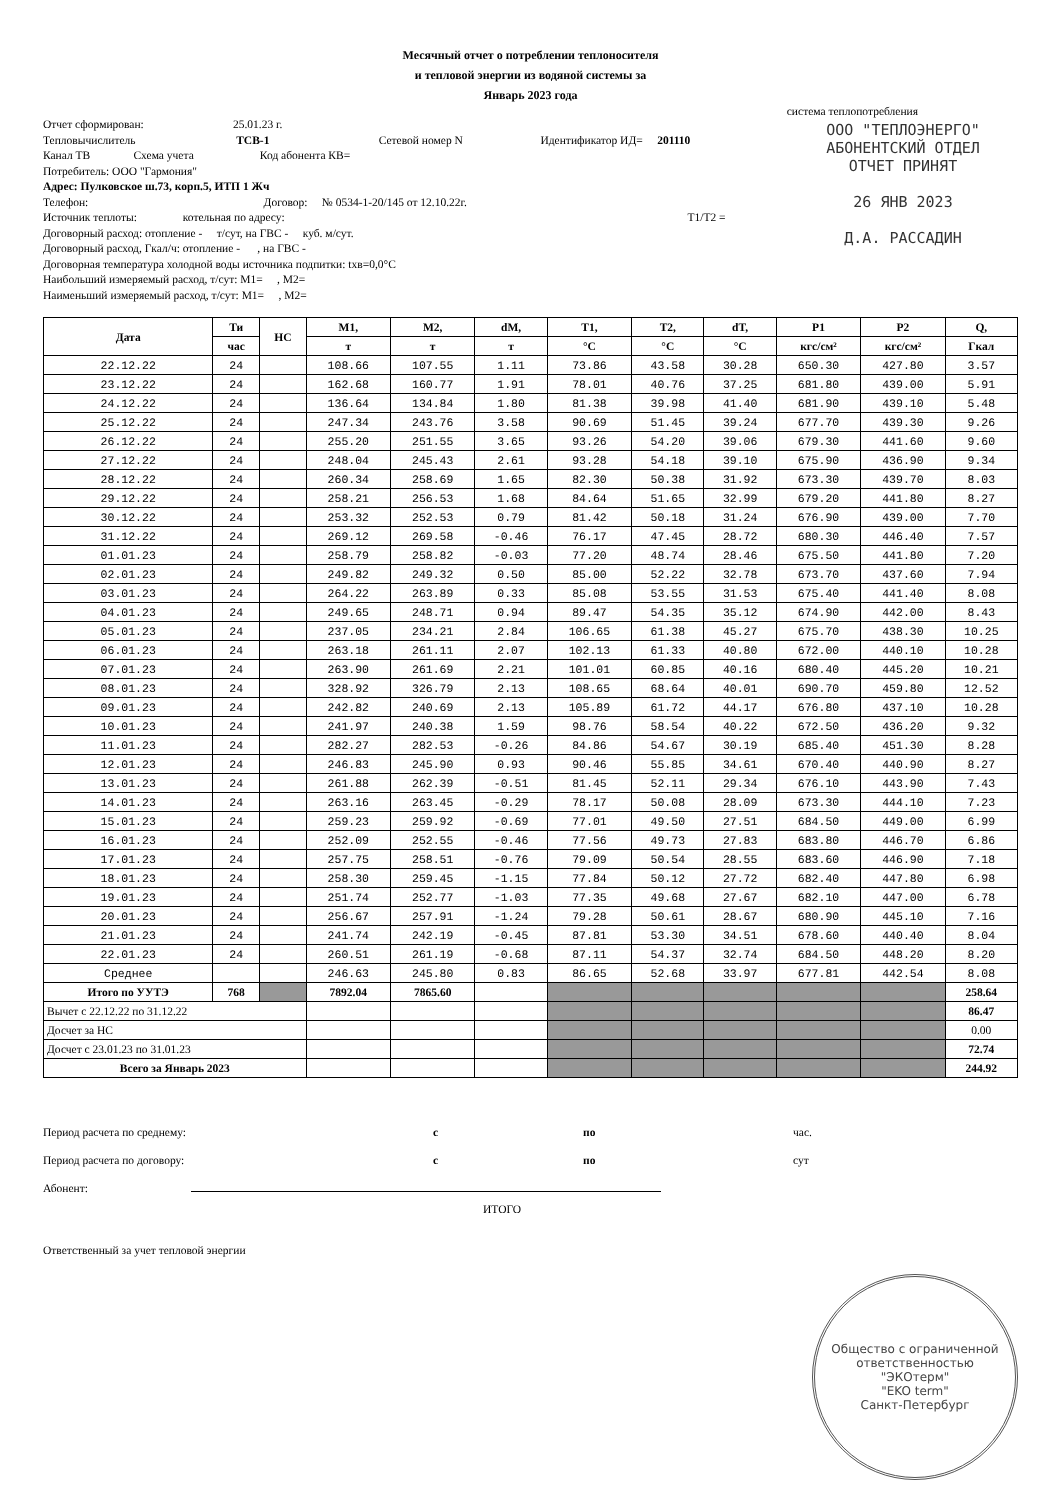Месячный отчет о потреблении теплоносителя
и тепловой энергии из водяной системы за
Январь 2023 года
система теплопотребления
ООО "ТЕПЛОЭНЕРГО"
АБОНЕНТСКИЙ ОТДЕЛ
ОТЧЕТ ПРИНЯТ
26 ЯНВ 2023
Д.А. РАССАДИН
Отчет сформирован: 25.01.23 г.
Тепловычислитель TCB-1 Сетевой номер N Идентификатор ИД= 201110
Канал ТВ Схема учета Код абонента КВ=
Потребитель: ООО "Гармония"
Адрес: Пулковское ш.73, корп.5, ИТП 1 Жч
Телефон: Договор: № 0534-1-20/145 от 12.10.22г.
Источник теплоты: котельная по адресу: T1/T2 =
Договорный расход: отопление - т/сут, на ГВС - куб. м/сут.
Договорный расход, Гкал/ч: отопление - , на ГВС -
Договорная температура холодной воды источника подпитки: txв=0,0°С
Наибольший измеряемый расход, т/сут: M1= , M2=
Наименьший измеряемый расход, т/сут: M1= , M2=
| Дата | Ти | НС | M1, | M2, | dM, | T1, | T2, | dT, | P1 | P2 | Q, |
| --- | --- | --- | --- | --- | --- | --- | --- | --- | --- | --- | --- |
| | час | | т | т | т | °C | °C | °C | кгс/см² | кгс/см² | Гкал |
| 22.12.22 | 24 | | 108.66 | 107.55 | 1.11 | 73.86 | 43.58 | 30.28 | 650.30 | 427.80 | 3.57 |
| 23.12.22 | 24 | | 162.68 | 160.77 | 1.91 | 78.01 | 40.76 | 37.25 | 681.80 | 439.00 | 5.91 |
| 24.12.22 | 24 | | 136.64 | 134.84 | 1.80 | 81.38 | 39.98 | 41.40 | 681.90 | 439.10 | 5.48 |
| 25.12.22 | 24 | | 247.34 | 243.76 | 3.58 | 90.69 | 51.45 | 39.24 | 677.70 | 439.30 | 9.26 |
| 26.12.22 | 24 | | 255.20 | 251.55 | 3.65 | 93.26 | 54.20 | 39.06 | 679.30 | 441.60 | 9.60 |
| 27.12.22 | 24 | | 248.04 | 245.43 | 2.61 | 93.28 | 54.18 | 39.10 | 675.90 | 436.90 | 9.34 |
| 28.12.22 | 24 | | 260.34 | 258.69 | 1.65 | 82.30 | 50.38 | 31.92 | 673.30 | 439.70 | 8.03 |
| 29.12.22 | 24 | | 258.21 | 256.53 | 1.68 | 84.64 | 51.65 | 32.99 | 679.20 | 441.80 | 8.27 |
| 30.12.22 | 24 | | 253.32 | 252.53 | 0.79 | 81.42 | 50.18 | 31.24 | 676.90 | 439.00 | 7.70 |
| 31.12.22 | 24 | | 269.12 | 269.58 | -0.46 | 76.17 | 47.45 | 28.72 | 680.30 | 446.40 | 7.57 |
| 01.01.23 | 24 | | 258.79 | 258.82 | -0.03 | 77.20 | 48.74 | 28.46 | 675.50 | 441.80 | 7.20 |
| 02.01.23 | 24 | | 249.82 | 249.32 | 0.50 | 85.00 | 52.22 | 32.78 | 673.70 | 437.60 | 7.94 |
| 03.01.23 | 24 | | 264.22 | 263.89 | 0.33 | 85.08 | 53.55 | 31.53 | 675.40 | 441.40 | 8.08 |
| 04.01.23 | 24 | | 249.65 | 248.71 | 0.94 | 89.47 | 54.35 | 35.12 | 674.90 | 442.00 | 8.43 |
| 05.01.23 | 24 | | 237.05 | 234.21 | 2.84 | 106.65 | 61.38 | 45.27 | 675.70 | 438.30 | 10.25 |
| 06.01.23 | 24 | | 263.18 | 261.11 | 2.07 | 102.13 | 61.33 | 40.80 | 672.00 | 440.10 | 10.28 |
| 07.01.23 | 24 | | 263.90 | 261.69 | 2.21 | 101.01 | 60.85 | 40.16 | 680.40 | 445.20 | 10.21 |
| 08.01.23 | 24 | | 328.92 | 326.79 | 2.13 | 108.65 | 68.64 | 40.01 | 690.70 | 459.80 | 12.52 |
| 09.01.23 | 24 | | 242.82 | 240.69 | 2.13 | 105.89 | 61.72 | 44.17 | 676.80 | 437.10 | 10.28 |
| 10.01.23 | 24 | | 241.97 | 240.38 | 1.59 | 98.76 | 58.54 | 40.22 | 672.50 | 436.20 | 9.32 |
| 11.01.23 | 24 | | 282.27 | 282.53 | -0.26 | 84.86 | 54.67 | 30.19 | 685.40 | 451.30 | 8.28 |
| 12.01.23 | 24 | | 246.83 | 245.90 | 0.93 | 90.46 | 55.85 | 34.61 | 670.40 | 440.90 | 8.27 |
| 13.01.23 | 24 | | 261.88 | 262.39 | -0.51 | 81.45 | 52.11 | 29.34 | 676.10 | 443.90 | 7.43 |
| 14.01.23 | 24 | | 263.16 | 263.45 | -0.29 | 78.17 | 50.08 | 28.09 | 673.30 | 444.10 | 7.23 |
| 15.01.23 | 24 | | 259.23 | 259.92 | -0.69 | 77.01 | 49.50 | 27.51 | 684.50 | 449.00 | 6.99 |
| 16.01.23 | 24 | | 252.09 | 252.55 | -0.46 | 77.56 | 49.73 | 27.83 | 683.80 | 446.70 | 6.86 |
| 17.01.23 | 24 | | 257.75 | 258.51 | -0.76 | 79.09 | 50.54 | 28.55 | 683.60 | 446.90 | 7.18 |
| 18.01.23 | 24 | | 258.30 | 259.45 | -1.15 | 77.84 | 50.12 | 27.72 | 682.40 | 447.80 | 6.98 |
| 19.01.23 | 24 | | 251.74 | 252.77 | -1.03 | 77.35 | 49.68 | 27.67 | 682.10 | 447.00 | 6.78 |
| 20.01.23 | 24 | | 256.67 | 257.91 | -1.24 | 79.28 | 50.61 | 28.67 | 680.90 | 445.10 | 7.16 |
| 21.01.23 | 24 | | 241.74 | 242.19 | -0.45 | 87.81 | 53.30 | 34.51 | 678.60 | 440.40 | 8.04 |
| 22.01.23 | 24 | | 260.51 | 261.19 | -0.68 | 87.11 | 54.37 | 32.74 | 684.50 | 448.20 | 8.20 |
| Среднее | | | 246.63 | 245.80 | 0.83 | 86.65 | 52.68 | 33.97 | 677.81 | 442.54 | 8.08 |
| Итого по УУТЭ | 768 | | 7892.04 | 7865.60 | | | | | | | 258.64 |
| Вычет с 22.12.22 по 31.12.22 | | | | | | | | | | | 86.47 |
| Досчет за НС | | | | | | | | | | | 0.00 |
| Досчет с 23.01.23 по 31.01.23 | | | | | | | | | | | 72.74 |
| Всего за Январь 2023 | | | | | | | | | | | 244.92 |
Период расчета по среднему: с по час.
Период расчета по договору: с по сут
Абонент:
ИТОГО
Ответственный за учет тепловой энергии
Общество с ограниченной ответственностью
"ЭКОтерм"
"EKO term"
Санкт-Петербург